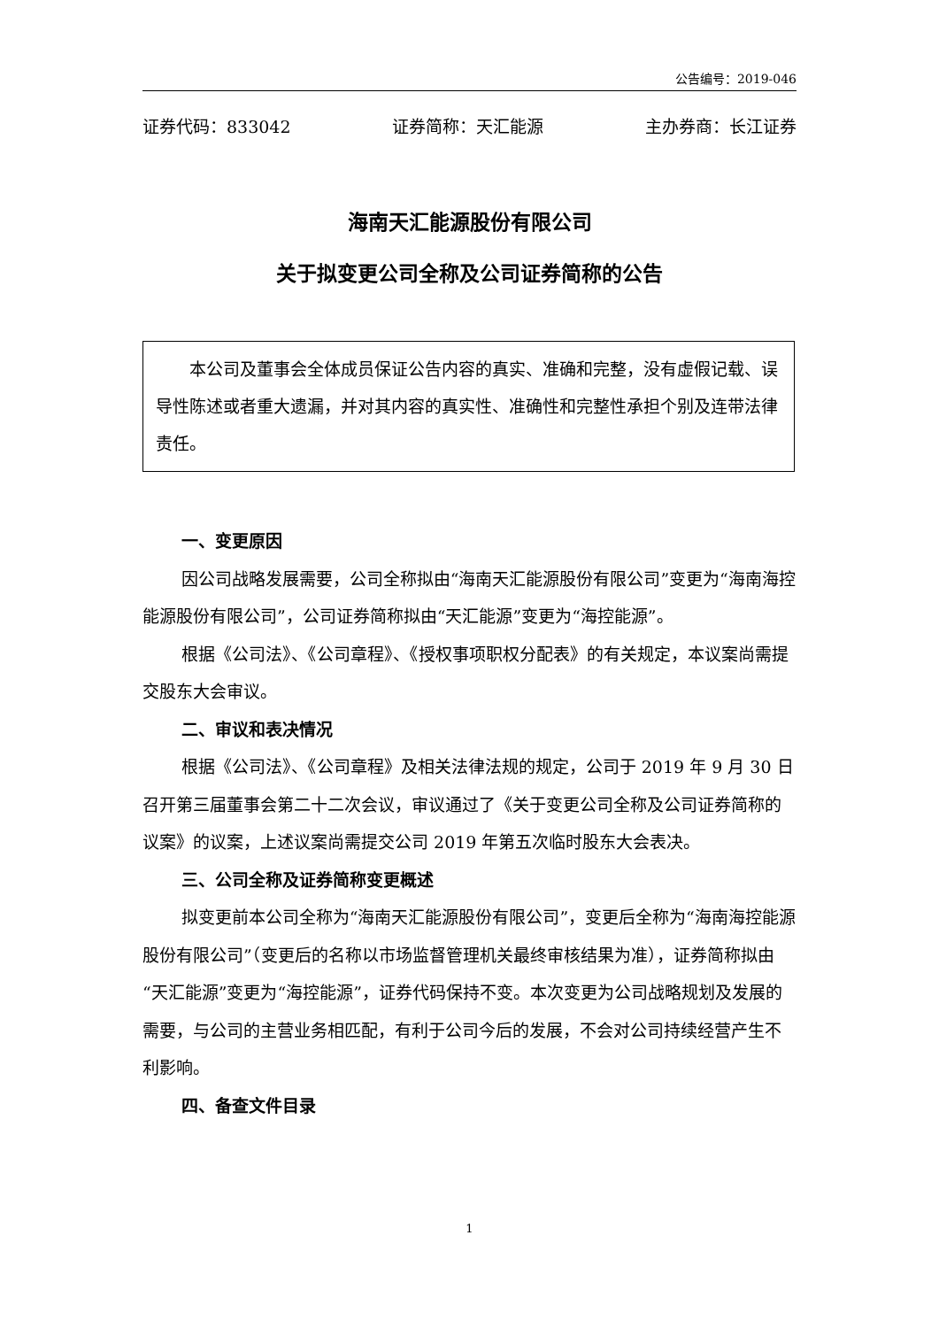公告编号：2019-046
证券代码：833042 证券简称：天汇能源 主办券商：长江证券
海南天汇能源股份有限公司
关于拟变更公司全称及公司证券简称的公告
本公司及董事会全体成员保证公告内容的真实、准确和完整，没有虚假记载、误导性陈述或者重大遗漏，并对其内容的真实性、准确性和完整性承担个别及连带法律责任。
一、变更原因
因公司战略发展需要，公司全称拟由“海南天汇能源股份有限公司”变更为“海南海控能源股份有限公司”，公司证券简称拟由“天汇能源”变更为“海控能源”。
根据《公司法》、《公司章程》、《授权事项职权分配表》的有关规定，本议案尚需提交股东大会审议。
二、审议和表决情况
根据《公司法》、《公司章程》及相关法律法规的规定，公司于 2019 年 9 月 30 日召开第三届董事会第二十二次会议，审议通过了《关于变更公司全称及公司证券简称的议案》的议案，上述议案尚需提交公司 2019 年第五次临时股东大会表决。
三、公司全称及证券简称变更概述
拟变更前本公司全称为“海南天汇能源股份有限公司”，变更后全称为“海南海控能源股份有限公司”（变更后的名称以市场监督管理机关最终审核结果为准），证券简称拟由“天汇能源”变更为“海控能源”，证券代码保持不变。本次变更为公司战略规划及发展的需要，与公司的主营业务相匹配，有利于公司今后的发展，不会对公司持续经营产生不利影响。
四、备查文件目录
1